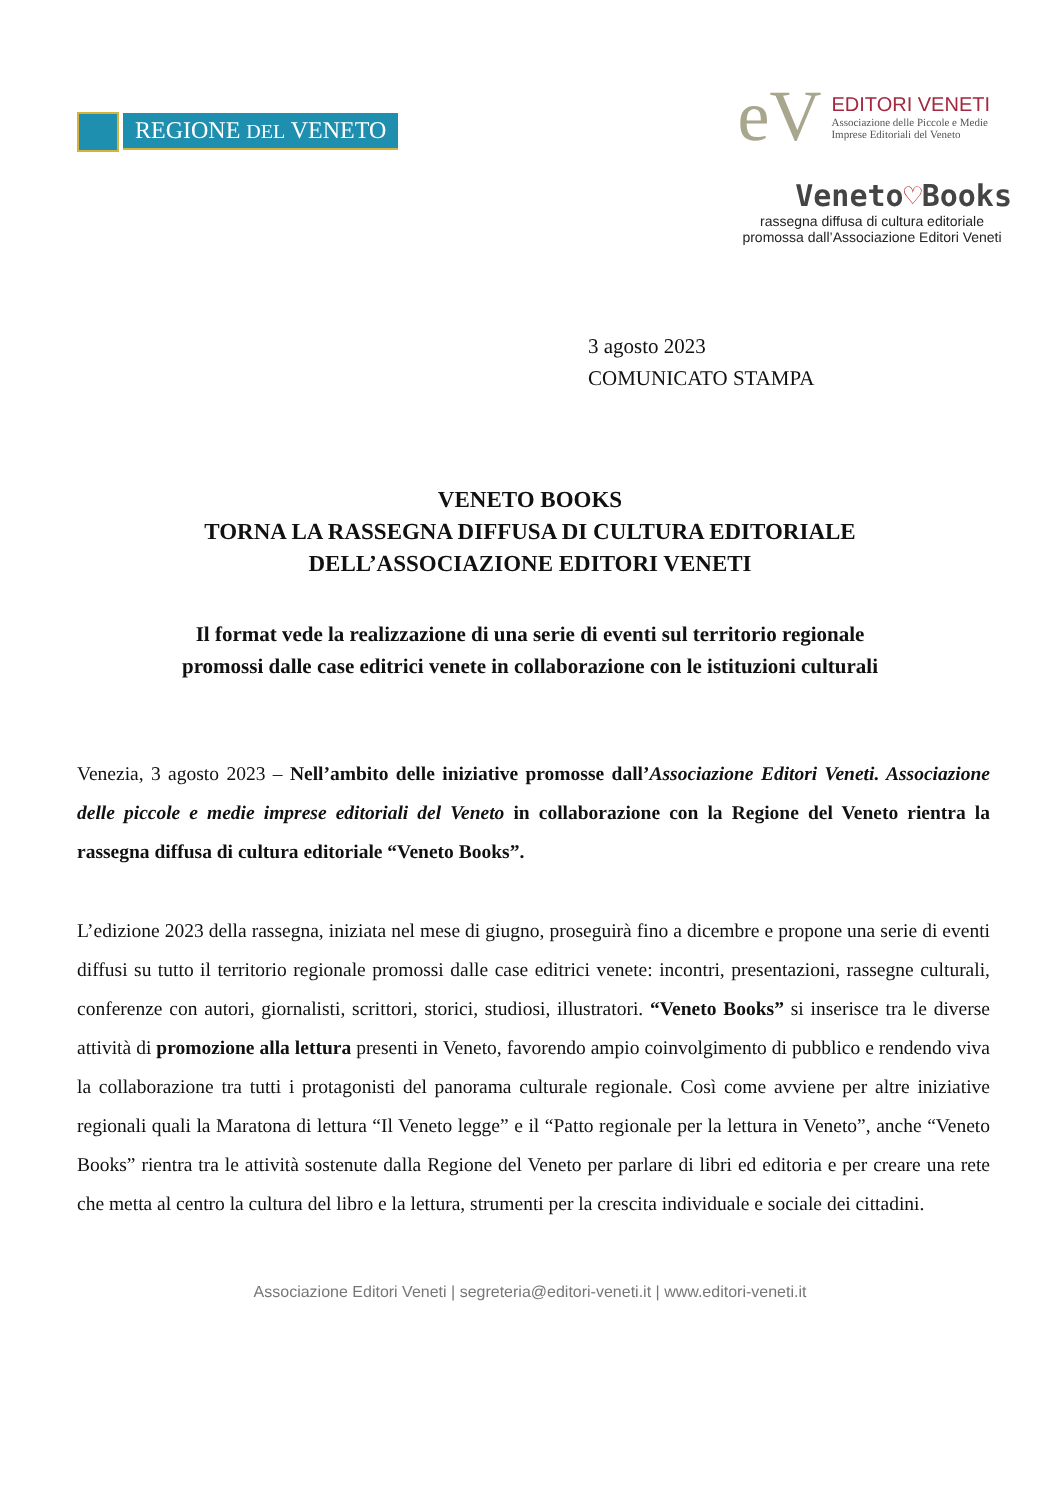REGIONE DEL VENETO
eV
EDITORI VENETI
Associazione delle Piccole e Medie
Imprese Editoriali del Veneto
Veneto♡Books
rassegna diffusa di cultura editoriale promossa dall’Associazione Editori Veneti
3 agosto 2023
COMUNICATO STAMPA
VENETO BOOKS
TORNA LA RASSEGNA DIFFUSA DI CULTURA EDITORIALE
DELL’ASSOCIAZIONE EDITORI VENETI
Il format vede la realizzazione di una serie di eventi sul territorio regionale
promossi dalle case editrici venete in collaborazione con le istituzioni culturali
Venezia, 3 agosto 2023 – Nell’ambito delle iniziative promosse dall’Associazione Editori Veneti. Associazione delle piccole e medie imprese editoriali del Veneto in collaborazione con la Regione del Veneto rientra la rassegna diffusa di cultura editoriale “Veneto Books”.
L’edizione 2023 della rassegna, iniziata nel mese di giugno, proseguirà fino a dicembre e propone una serie di eventi diffusi su tutto il territorio regionale promossi dalle case editrici venete: incontri, presentazioni, rassegne culturali, conferenze con autori, giornalisti, scrittori, storici, studiosi, illustratori. “Veneto Books” si inserisce tra le diverse attività di promozione alla lettura presenti in Veneto, favorendo ampio coinvolgimento di pubblico e rendendo viva la collaborazione tra tutti i protagonisti del panorama culturale regionale. Così come avviene per altre iniziative regionali quali la Maratona di lettura “Il Veneto legge” e il “Patto regionale per la lettura in Veneto”, anche “Veneto Books” rientra tra le attività sostenute dalla Regione del Veneto per parlare di libri ed editoria e per creare una rete che metta al centro la cultura del libro e la lettura, strumenti per la crescita individuale e sociale dei cittadini.
Associazione Editori Veneti | segreteria@editori-veneti.it | www.editori-veneti.it